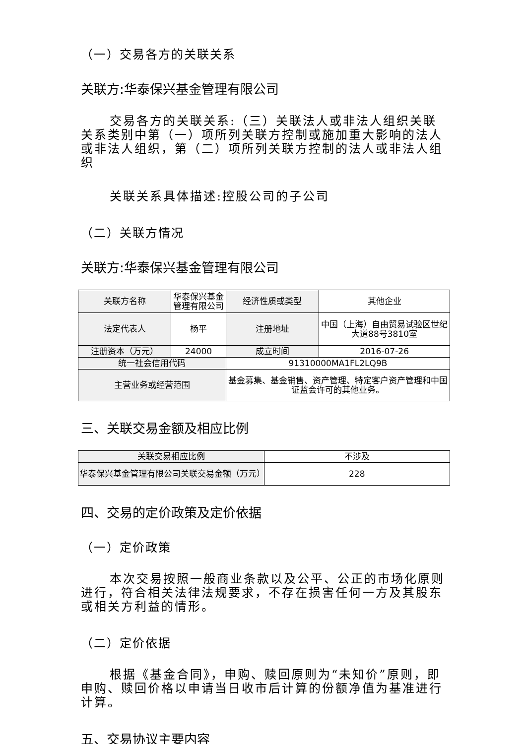（一）交易各方的关联关系
关联方:华泰保兴基金管理有限公司
交易各方的关联关系:（三）关联法人或非法人组织关联关系类别中第（一）项所列关联方控制或施加重大影响的法人或非法人组织，第（二）项所列关联方控制的法人或非法人组织
关联关系具体描述:控股公司的子公司
（二）关联方情况
关联方:华泰保兴基金管理有限公司
| 关联方名称 | 华泰保兴基金管理有限公司 | 经济性质或类型 | 其他企业 |
| 法定代表人 | 杨平 | 注册地址 | 中国（上海）自由贸易试验区世纪大道88号3810室 |
| 注册资本（万元） | 24000 | 成立时间 | 2016-07-26 |
| 统一社会信用代码 | | 91310000MA1FL2LQ9B | |
| 主营业务或经营范围 | | 基金募集、基金销售、资产管理、特定客户资产管理和中国证监会许可的其他业务。 | |
三、关联交易金额及相应比例
| 关联交易相应比例 | 不涉及 |
| 华泰保兴基金管理有限公司关联交易金额（万元） | 228 |
四、交易的定价政策及定价依据
（一）定价政策
本次交易按照一般商业条款以及公平、公正的市场化原则进行，符合相关法律法规要求，不存在损害任何一方及其股东或相关方利益的情形。
（二）定价依据
根据《基金合同》，申购、赎回原则为“未知价”原则，即申购、赎回价格以申请当日收市后计算的份额净值为基准进行计算。
五、交易协议主要内容